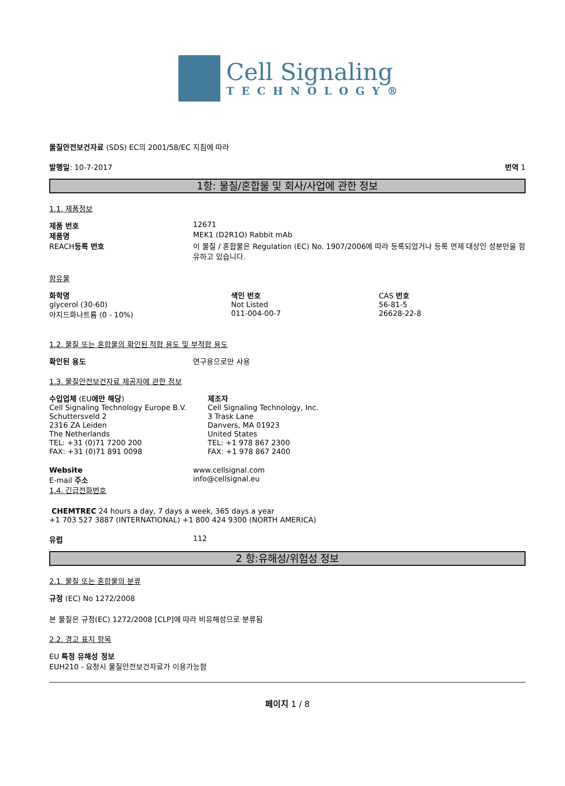Cell Signaling
TECHNOLOGY®
물질안전보건자료 (SDS) EC의 2001/58/EC 지침에 따라
발행일: 10-7-2017 번역 1
1항: 물질/혼합물 및 회사/사업에 관한 정보
1.1. 제품정보
| 제품 번호 | 12671 |
| 제품명 | MEK1 (D2R1O) Rabbit mAb |
| REACH 등록 번호 | 이 물질 / 혼합물은 Regulation (EC) No. 1907/2006에 따라 등록되었거나 등록 면제 대상인 성분만을 함유하고 있습니다. |
함유물
| 화학명 | 색인 번호 | CAS 번호 |
| glycerol (30-60) | Not Listed | 56-81-5 |
| 아지드화나트륨 (0 - 10%) | 011-004-00-7 | 26628-22-8 |
1.2. 물질 또는 혼합물의 확인된 적합 용도 및 부적합 용도
| 확인된 용도 | 연구용으로만 사용 |
1.3. 물질안전보건자료 제공자에 관한 정보
| 수입업체 (EU 에만 해당 ) Cell Signaling Technology Europe B.V. Schuttersveld 2 2316 ZA Leiden The Netherlands TEL: +31 (0)71 7200 200 FAX: +31 (0)71 891 0098 | 제조자 Cell Signaling Technology, Inc. 3 Trask Lane Danvers, MA 01923 United States TEL: +1 978 867 2300 FAX: +1 978 867 2400 |
| Website | www.cellsignal.com |
| E-mail 주소 | info@cellsignal.eu |
1.4. 긴급전화번호
CHEMTREC 24 hours a day, 7 days a week, 365 days a year
+1 703 527 3887 (INTERNATIONAL) +1 800 424 9300 (NORTH AMERICA)
| 유럽 | 112 |
2 항:유해성/위험성 정보
2.1. 물질 또는 혼합물의 분류
규정 (EC) No 1272/2008
본 물질은 규정(EC) 1272/2008 [CLP]에 따라 비유해성으로 분류됨
2.2. 경고 표지 항목
EU 특정 유해성 정보
EUH210 - 요청시 물질안전보건자료가 이용가능함
페이지 1 / 8